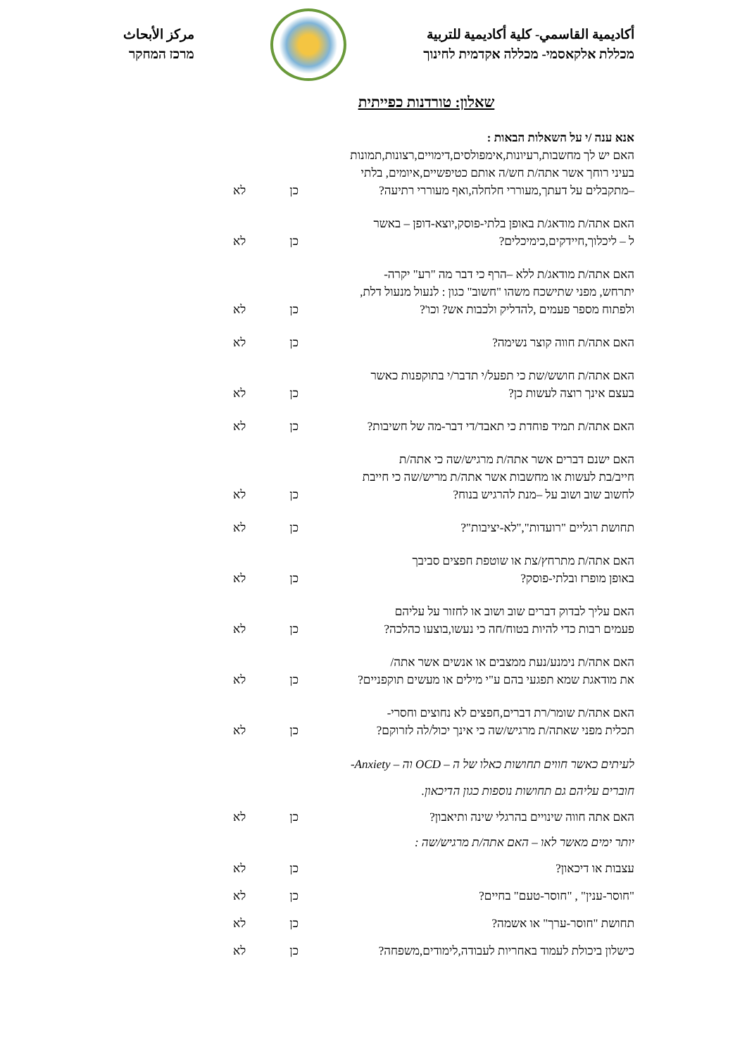أكاديمية القاسمي- كلية أكاديمية للتربية
מכללת אלקאסמי- מכללה אקדמית לחינוך
مركز الأبحاث
מרכז המחקר
שאלון: טורדנות כפייתית
אנא ענה /י על השאלות הבאות :
האם יש לך מחשבות,רעיונות,אימפולסים,דימויים,רצונות,תמונות
בעיני רוחך אשר אתה/ת חש/ה אותם כטיפשיים,איומים, בלתי
–מתקבלים על דעתך,מעוררי חלחלה,ואף מעוררי רתיעה?
כן לא
האם אתה/ת מודאג/ת באופן בלתי-פוסק,יוצא-דופן – באשר
ל – ליכלוך,חיידקים,כימיכלים?
כן לא
האם אתה/ת מודאג/ת ללא –הרף כי דבר מה "רע" יקרה-
יתרחש, מפני שתישכח משהו "חשוב" כגון : לנעול מנעול דלת,
ולפתוח מספר פעמים ,להדליק ולכבות אש? וכו'?
כן לא
האם אתה/ת חווה קוצר נשימה?
כן לא
האם אתה/ת חושש/שת כי תפעל/י תדבר/י בתוקפנות כאשר
בעצם אינך רוצה לעשות כן?
כן לא
האם אתה/ת תמיד פוחדת כי תאבד/די דבר-מה של חשיבות?
כן לא
האם ישנם דברים אשר אתה/ת מרגיש/שה כי אתה/ת
חייב/בת לעשות או מחשבות אשר אתה/ת מריש/שה כי חייבת
לחשוב שוב ושוב על –מנת להרגיש בנוח?
כן לא
תחושת רגליים "רועדות","לא-יציבות"?
כן לא
האם אתה/ת מתרחץ/צת או שוטפת חפצים סביבך
באופן מופרז ובלתי-פוסק?
כן לא
האם עליך לבדוק דברים שוב ושוב או לחזור על עליהם
פעמים רבות כדי להיות בטוח/חה כי נעשו,בוצעו כהלכה?
כן לא
האם אתה/ת נימנע/נעת ממצבים או אנשים אשר אתה/
את מודאגת שמא תפגעי בהם ע"י מילים או מעשים תוקפניים?
כן לא
האם אתה/ת שומר/רת דברים,חפצים לא נחוצים וחסרי-
תכלית מפני שאתה/ת מרגיש/שה כי אינך יכול/לה לזרוקם?
כן לא
לעיתים כאשר חווים תחושות כאלו של ה – OCD וה – Anxiety-
חוברים עליהם גם תחושות נוספות כגון הדיכאון.
האם אתה חווה שינויים בהרגלי שינה ותיאבון?
כן לא
יותר ימים מאשר לאו – האם אתה/ת מרגיש/שה :
עצבות או דיכאון?
כן לא
"חוסר-ענין" , "חוסר-טעם" בחיים?
כן לא
תחושת "חוסר-ערך" או אשמה?
כן לא
כישלון ביכולת לעמוד באחריות לעבודה,לימודים,משפחה?
כן לא